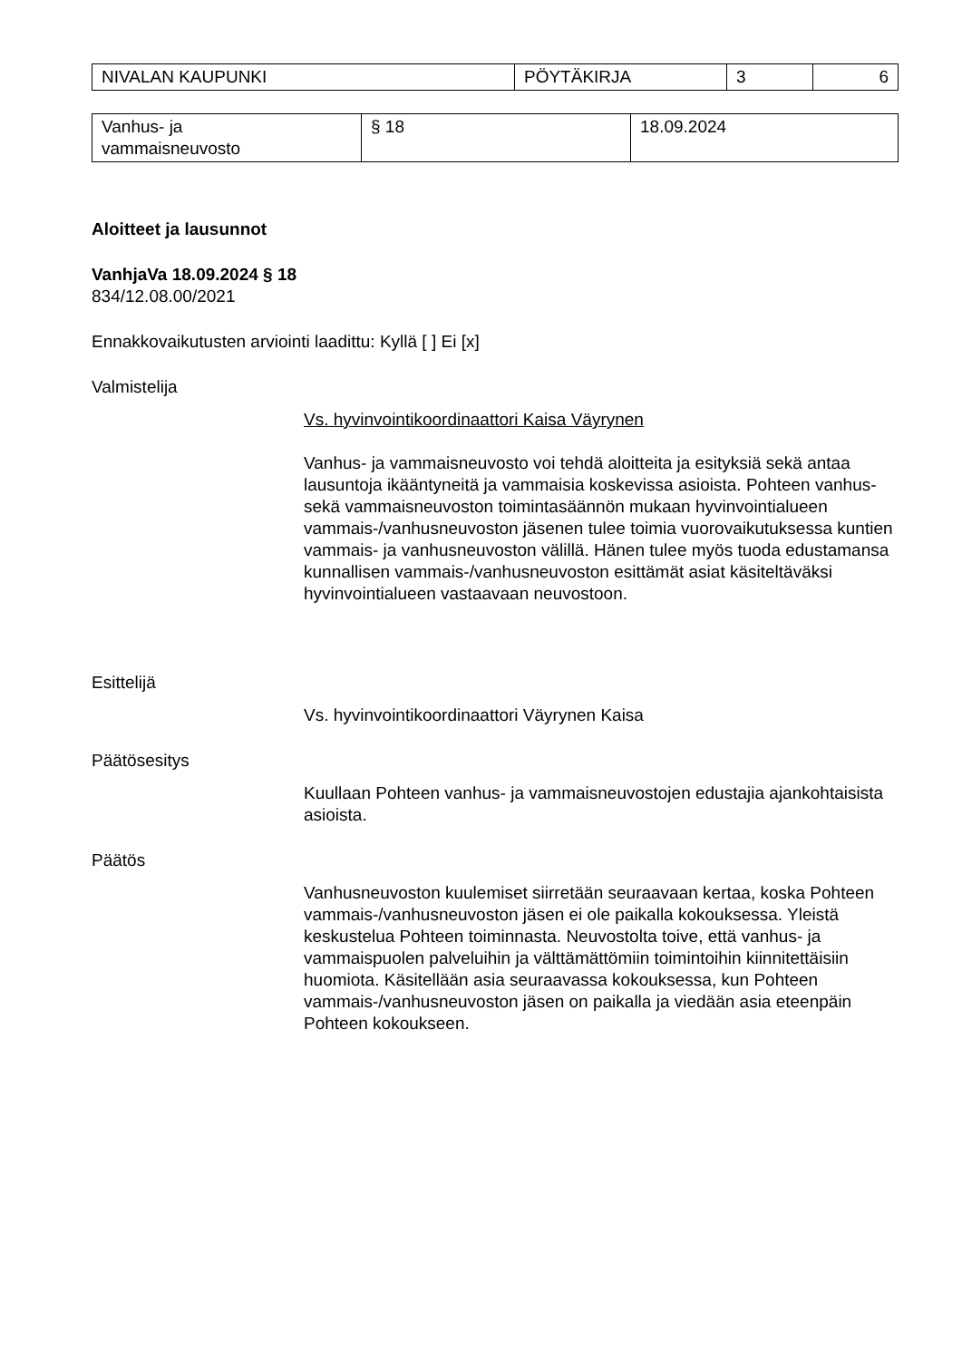| NIVALAN KAUPUNKI | PÖYTÄKIRJA | 3 | 6 |
| Vanhus- ja vammaisneuvosto | § 18 | 18.09.2024 |
Aloitteet ja lausunnot
VanhjaVa 18.09.2024 § 18
834/12.08.00/2021
Ennakkovaikutusten arviointi laadittu: Kyllä [ ] Ei [x]
Valmistelija
Vs. hyvinvointikoordinaattori Kaisa Väyrynen
Vanhus- ja vammaisneuvosto voi tehdä aloitteita ja esityksiä sekä antaa lausuntoja ikääntyneitä ja vammaisia koskevissa asioista. Pohteen vanhus- sekä vammaisneuvoston toimintasäännön mukaan hyvinvointialueen vammais-/vanhusneuvoston jäsenen tulee toimia vuorovaikutuksessa kuntien vammais- ja vanhusneuvoston välillä. Hänen tulee myös tuoda edustamansa kunnallisen vammais-/vanhusneuvoston esittämät asiat käsiteltäväksi hyvinvointialueen vastaavaan neuvostoon.
Esittelijä
Vs. hyvinvointikoordinaattori Väyrynen Kaisa
Päätösesitys
Kuullaan Pohteen vanhus- ja vammaisneuvostojen edustajia ajankohtaisista asioista.
Päätös
Vanhusneuvoston kuulemiset siirretään seuraavaan kertaa, koska Pohteen vammais-/vanhusneuvoston jäsen ei ole paikalla kokouksessa. Yleistä keskustelua Pohteen toiminnasta. Neuvostolta toive, että vanhus- ja vammaispuolen palveluihin ja välttämättömiin toimintoihin kiinnitettäisiin huomiota. Käsitellään asia seuraavassa kokouksessa, kun Pohteen vammais-/vanhusneuvoston jäsen on paikalla ja viedään asia eteenpäin Pohteen kokoukseen.